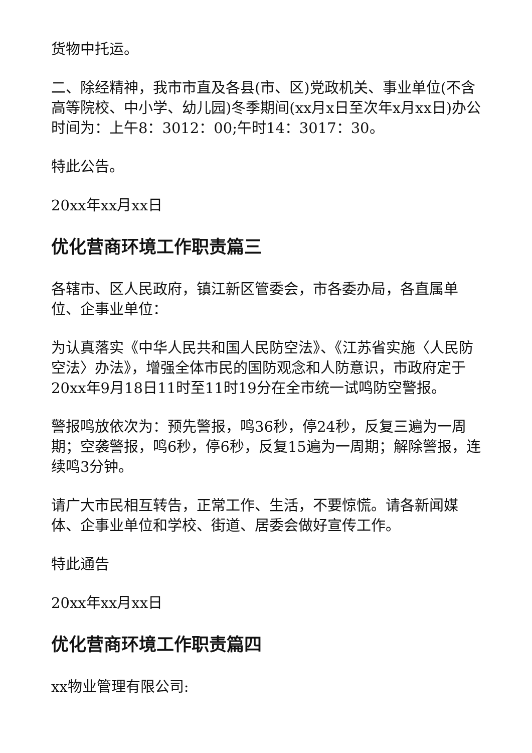货物中托运。
二、除经精神，我市市直及各县(市、区)党政机关、事业单位(不含高等院校、中小学、幼儿园)冬季期间(xx月x日至次年x月xx日)办公时间为：上午8：3012：00;午时14：3017：30。
特此公告。
20xx年xx月xx日
优化营商环境工作职责篇三
各辖市、区人民政府，镇江新区管委会，市各委办局，各直属单位、企事业单位：
为认真落实《中华人民共和国人民防空法》、《江苏省实施〈人民防空法〉办法》，增强全体市民的国防观念和人防意识，市政府定于20xx年9月18日11时至11时19分在全市统一试鸣防空警报。
警报鸣放依次为：预先警报，鸣36秒，停24秒，反复三遍为一周期；空袭警报，鸣6秒，停6秒，反复15遍为一周期；解除警报，连续鸣3分钟。
请广大市民相互转告，正常工作、生活，不要惊慌。请各新闻媒体、企事业单位和学校、街道、居委会做好宣传工作。
特此通告
20xx年xx月xx日
优化营商环境工作职责篇四
xx物业管理有限公司: